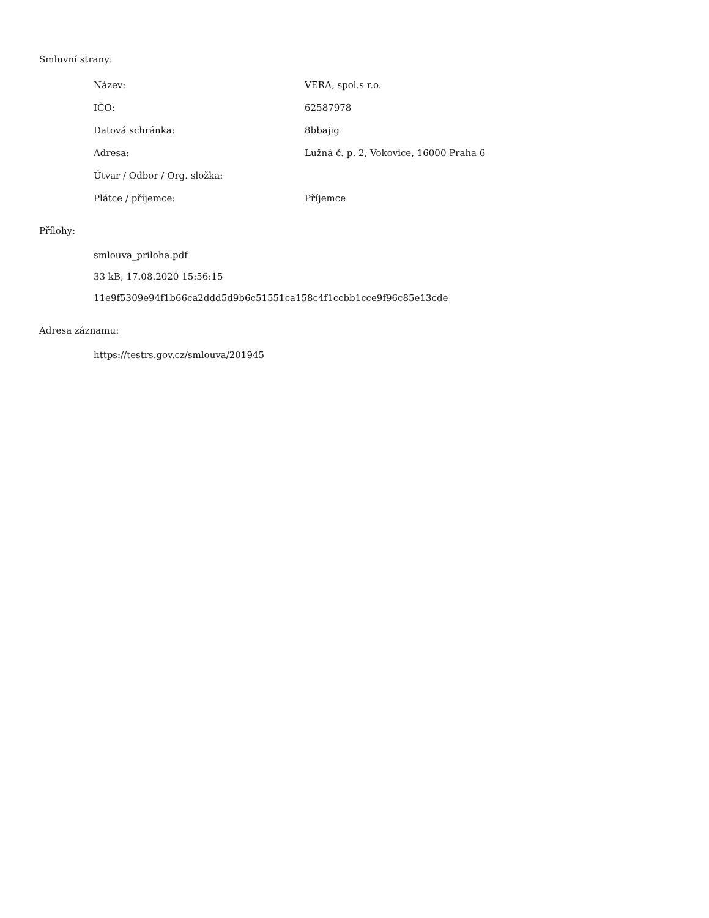Smluvní strany:
| Název: | VERA, spol.s r.o. |
| IČO: | 62587978 |
| Datová schránka: | 8bbajig |
| Adresa: | Lužná č. p. 2, Vokovice, 16000 Praha 6 |
| Útvar / Odbor / Org. složka: | |
| Plátce / příjemce: | Příjemce |
Přílohy:
smlouva_priloha.pdf
33 kB, 17.08.2020 15:56:15
11e9f5309e94f1b66ca2ddd5d9b6c51551ca158c4f1ccbb1cce9f96c85e13cde
Adresa záznamu:
https://testrs.gov.cz/smlouva/201945